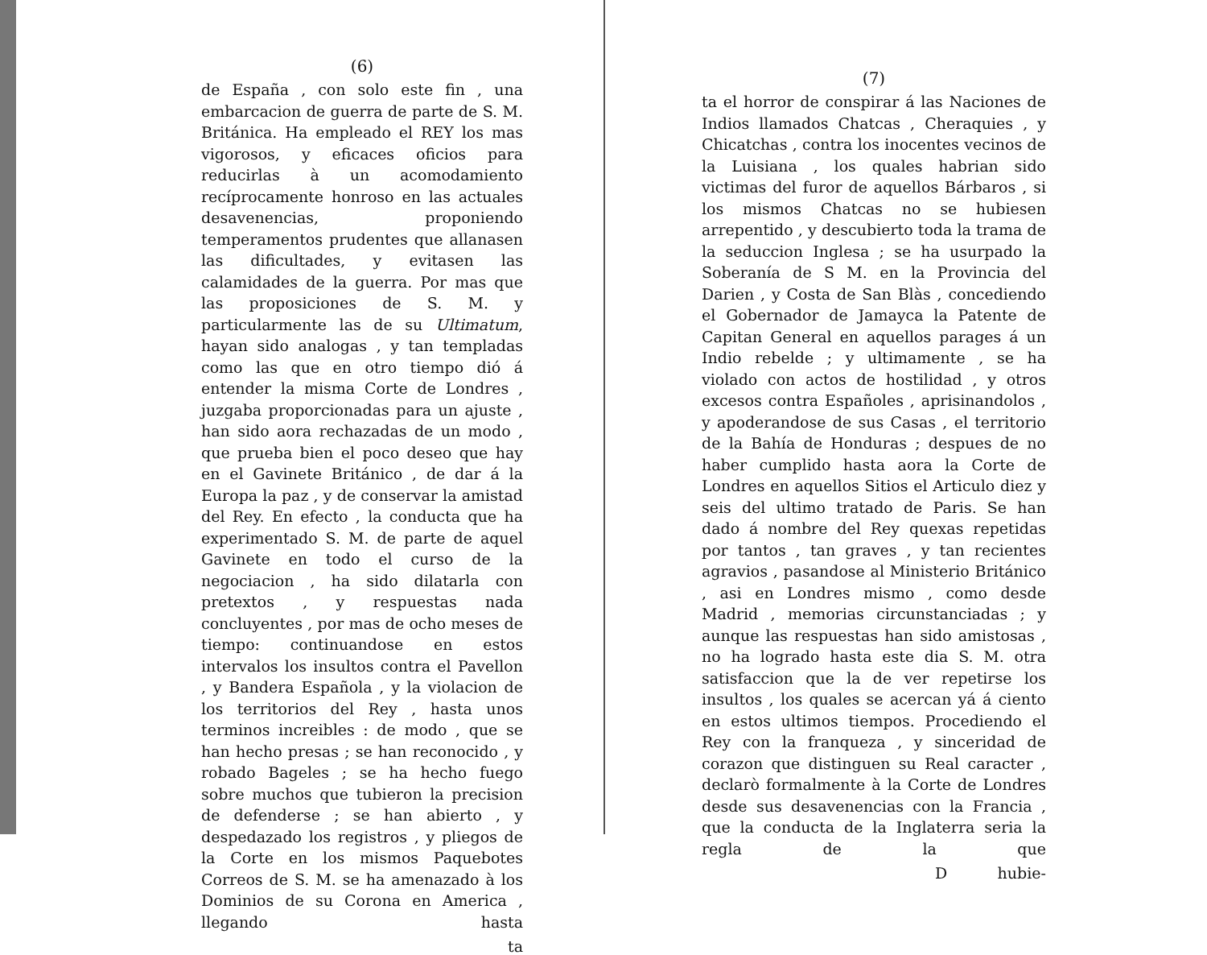(6)
de España , con solo este fin , una embarcacion de guerra de parte de S. M. Británica. Ha empleado el REY los mas vigorosos, y eficaces oficios para reducirlas à un acomodamiento recíprocamente honroso en las actuales desavenencias, proponiendo temperamentos prudentes que allanasen las dificultades, y evitasen las calamidades de la guerra. Por mas que las proposiciones de S. M. y particularmente las de su Ultimatum, hayan sido analogas , y tan templadas como las que en otro tiempo dió á entender la misma Corte de Londres , juzgaba proporcionadas para un ajuste , han sido aora rechazadas de un modo , que prueba bien el poco deseo que hay en el Gavinete Británico , de dar á la Europa la paz , y de conservar la amistad del Rey. En efecto , la conducta que ha experimentado S. M. de parte de aquel Gavinete en todo el curso de la negociacion , ha sido dilatarla con pretextos , y respuestas nada concluyentes , por mas de ocho meses de tiempo: continuandose en estos intervalos los insultos contra el Pavellon , y Bandera Española , y la violacion de los territorios del Rey , hasta unos terminos increibles : de modo , que se han hecho presas ; se han reconocido , y robado Bageles ; se ha hecho fuego sobre muchos que tubieron la precision de defenderse ; se han abierto , y despedazado los registros , y pliegos de la Corte en los mismos Paquebotes Correos de S. M. se ha amenazado à los Dominios de su Corona en America , llegando hasta
ta
(7)
ta el horror de conspirar á las Naciones de Indios llamados Chatcas , Cheraquies , y Chicatchas , contra los inocentes vecinos de la Luisiana , los quales habrian sido victimas del furor de aquellos Bárbaros , si los mismos Chatcas no se hubiesen arrepentido , y descubierto toda la trama de la seduccion Inglesa ; se ha usurpado la Soberanía de S M. en la Provincia del Darien , y Costa de San Blàs , concediendo el Gobernador de Jamayca la Patente de Capitan General en aquellos parages á un Indio rebelde ; y ultimamente , se ha violado con actos de hostilidad , y otros excesos contra Españoles , aprisinandolos , y apoderandose de sus Casas , el territorio de la Bahía de Honduras ; despues de no haber cumplido hasta aora la Corte de Londres en aquellos Sitios el Articulo diez y seis del ultimo tratado de Paris. Se han dado á nombre del Rey quexas repetidas por tantos , tan graves , y tan recientes agravios , pasandose al Ministerio Británico , asi en Londres mismo , como desde Madrid , memorias circunstanciadas ; y aunque las respuestas han sido amistosas , no ha logrado hasta este dia S. M. otra satisfaccion que la de ver repetirse los insultos , los quales se acercan yá á ciento en estos ultimos tiempos. Procediendo el Rey con la franqueza , y sinceridad de corazon que distinguen su Real caracter , declarò formalmente à la Corte de Londres desde sus desavenencias con la Francia , que la conducta de la Inglaterra seria la regla de la que
Dhubie-